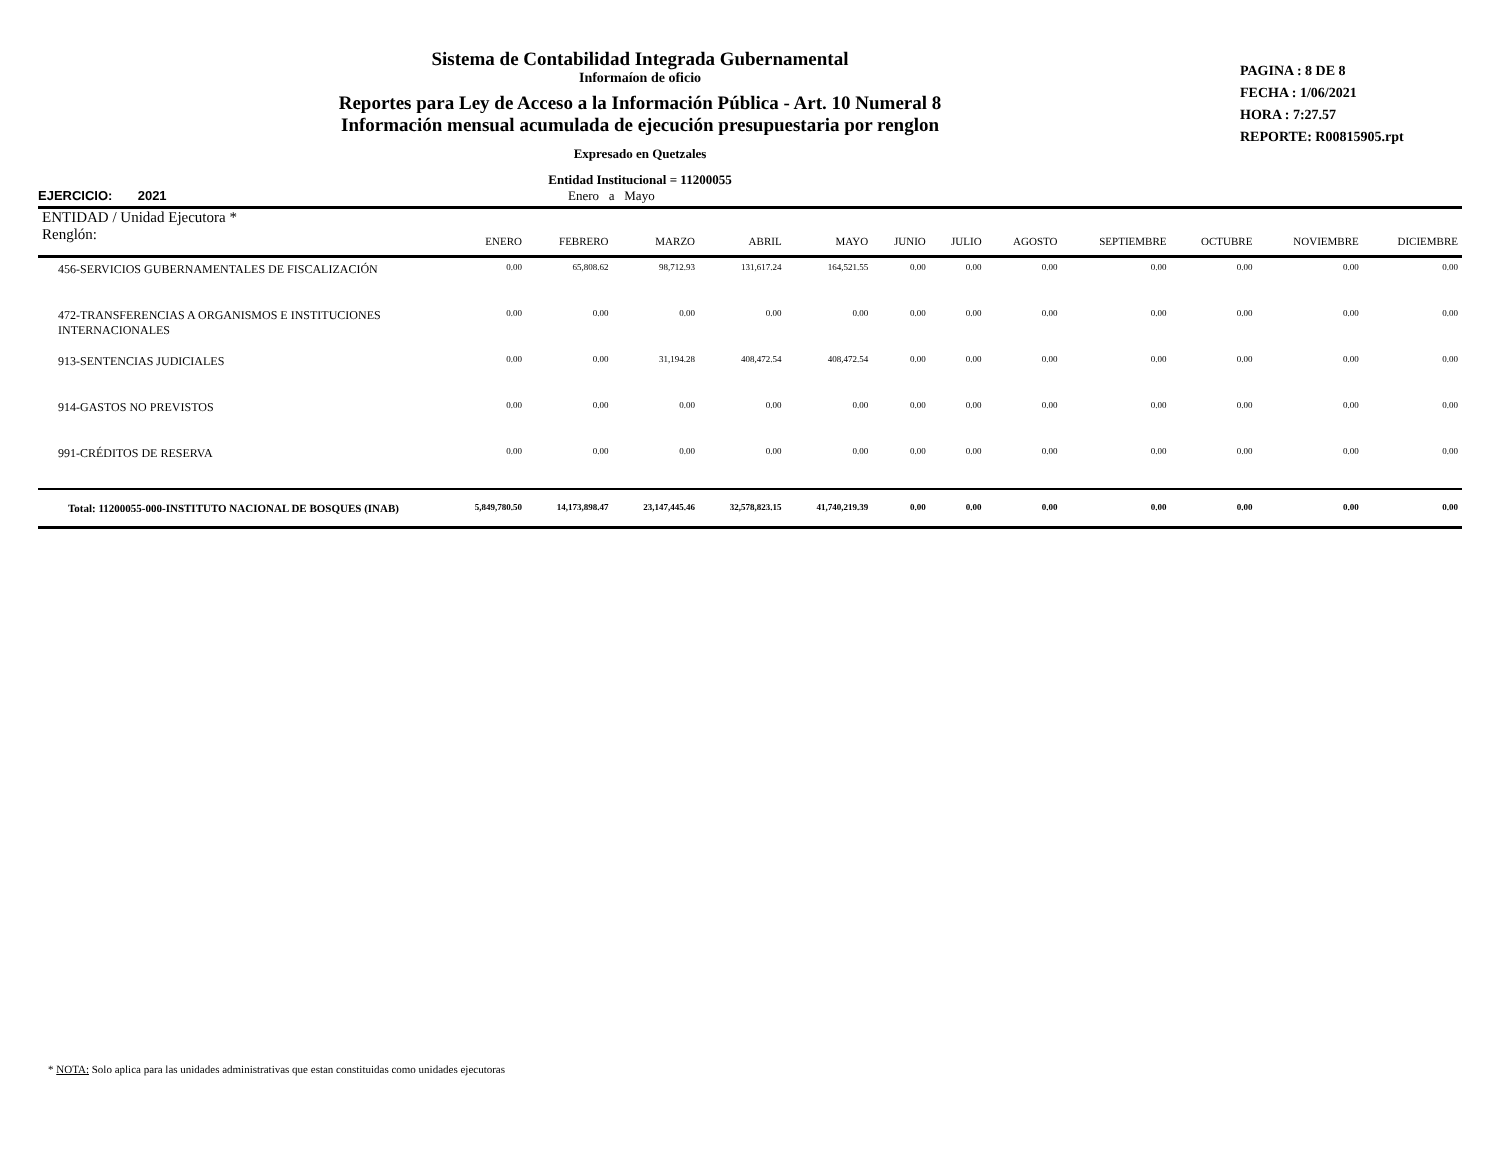Sistema de Contabilidad Integrada Gubernamental
Informaíon de oficio
Reportes para Ley de Acceso a la Información Pública - Art. 10 Numeral 8
Información mensual acumulada de ejecución presupuestaria por renglon
Expresado en Quetzales
Entidad Institucional = 11200055
PAGINA : 8 DE 8
FECHA : 1/06/2021
HORA : 7:27.57
REPORTE: R00815905.rpt
EJERCICIO: 2021 Enero a Mayo
| ENTIDAD / Unidad Ejecutora * | | | | | | | | | | | | |
| --- | --- | --- | --- | --- | --- | --- | --- | --- | --- | --- | --- | --- |
| Renglón: | ENERO | FEBRERO | MARZO | ABRIL | MAYO | JUNIO | JULIO | AGOSTO | SEPTIEMBRE | OCTUBRE | NOVIEMBRE | DICIEMBRE |
| 456-SERVICIOS GUBERNAMENTALES DE FISCALIZACIÓN | 0.00 | 65,808.62 | 98,712.93 | 131,617.24 | 164,521.55 | 0.00 | 0.00 | 0.00 | 0.00 | 0.00 | 0.00 | 0.00 |
| 472-TRANSFERENCIAS A ORGANISMOS E INSTITUCIONES INTERNACIONALES | 0.00 | 0.00 | 0.00 | 0.00 | 0.00 | 0.00 | 0.00 | 0.00 | 0.00 | 0.00 | 0.00 | 0.00 |
| 913-SENTENCIAS JUDICIALES | 0.00 | 0.00 | 31,194.28 | 408,472.54 | 408,472.54 | 0.00 | 0.00 | 0.00 | 0.00 | 0.00 | 0.00 | 0.00 |
| 914-GASTOS NO PREVISTOS | 0.00 | 0.00 | 0.00 | 0.00 | 0.00 | 0.00 | 0.00 | 0.00 | 0.00 | 0.00 | 0.00 | 0.00 |
| 991-CRÉDITOS DE RESERVA | 0.00 | 0.00 | 0.00 | 0.00 | 0.00 | 0.00 | 0.00 | 0.00 | 0.00 | 0.00 | 0.00 | 0.00 |
| Total: 11200055-000-INSTITUTO NACIONAL DE BOSQUES (INAB) | 5,849,780.50 | 14,173,898.47 | 23,147,445.46 | 32,578,823.15 | 41,740,219.39 | 0.00 | 0.00 | 0.00 | 0.00 | 0.00 | 0.00 | 0.00 |
* NOTA: Solo aplica para las unidades administrativas que estan constituidas como unidades ejecutoras